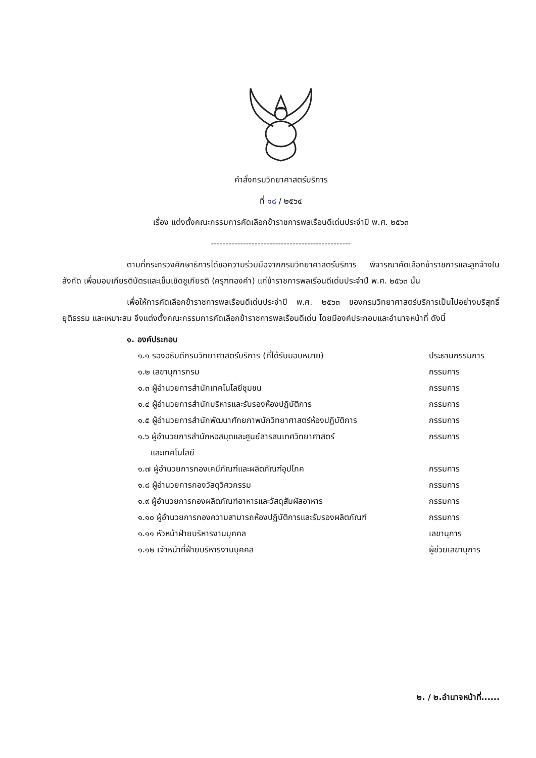คำสั่งกรมวิทยาศาสตร์บริการ
ที่ ๑๘ / ๒๕๖๔
เรื่อง แต่งตั้งคณะกรรมการคัดเลือกข้าราชการพลเรือนดีเด่นประจำปี พ.ศ. ๒๕๖๓
------------------------------------------------
ตามที่กระทรวงศึกษาธิการได้ขอความร่วมมือจากกรมวิทยาศาสตร์บริการ พิจารณาคัดเลือกข้าราชการและลูกจ้างในสังกัด เพื่อมอบเกียรติบัตรและเข็มเชิดชูเกียรติ (ครุฑทองคำ) แก่ข้าราชการพลเรือนดีเด่นประจำปี พ.ศ. ๒๕๖๓ นั้น
เพื่อให้การคัดเลือกข้าราชการพลเรือนดีเด่นประจำปี พ.ศ. ๒๕๖๓ ของกรมวิทยาศาสตร์บริการเป็นไปอย่างบริสุทธิ์ ยุติธรรม และเหมาะสม จึงแต่งตั้งคณะกรรมการคัดเลือกข้าราชการพลเรือนดีเด่น โดยมีองค์ประกอบและอำนาจหน้าที่ ดังนี้
๑. องค์ประกอบ
| ๑.๑ รองอธิบดีกรมวิทยาศาสตร์บริการ (ที่ได้รับมอบหมาย) | ประธานกรรมการ |
| ๑.๒ เลขานุการกรม | กรรมการ |
| ๑.๓ ผู้อำนวยการสำนักเทคโนโลยีชุมชน | กรรมการ |
| ๑.๔ ผู้อำนวยการสำนักบริหารและรับรองห้องปฏิบัติการ | กรรมการ |
| ๑.๕ ผู้อำนวยการสำนักพัฒนาศักยภาพนักวิทยาศาสตร์ห้องปฏิบัติการ | กรรมการ |
| ๑.๖ ผู้อำนวยการสำนักหอสมุดและศูนย์สารสนเทศวิทยาศาสตร์ และเทคโนโลยี | กรรมการ |
| ๑.๗ ผู้อำนวยการกองเคมีภัณฑ์และผลิตภัณฑ์อุปโภค | กรรมการ |
| ๑.๘ ผู้อำนวยการกองวัสดุวิศวกรรม | กรรมการ |
| ๑.๙ ผู้อำนวยการกองผลิตภัณฑ์อาหารและวัสดุสัมผัสอาหาร | กรรมการ |
| ๑.๑๐ ผู้อำนวยการกองความสามารถห้องปฏิบัติการและรับรองผลิตภัณฑ์ | กรรมการ |
| ๑.๑๑ หัวหน้าฝ่ายบริหารงานบุคคล | เลขานุการ |
| ๑.๑๒ เจ้าหน้าที่ฝ่ายบริหารงานบุคคล | ผู้ช่วยเลขานุการ |
๒. / ๒.อำนาจหน้าที่......